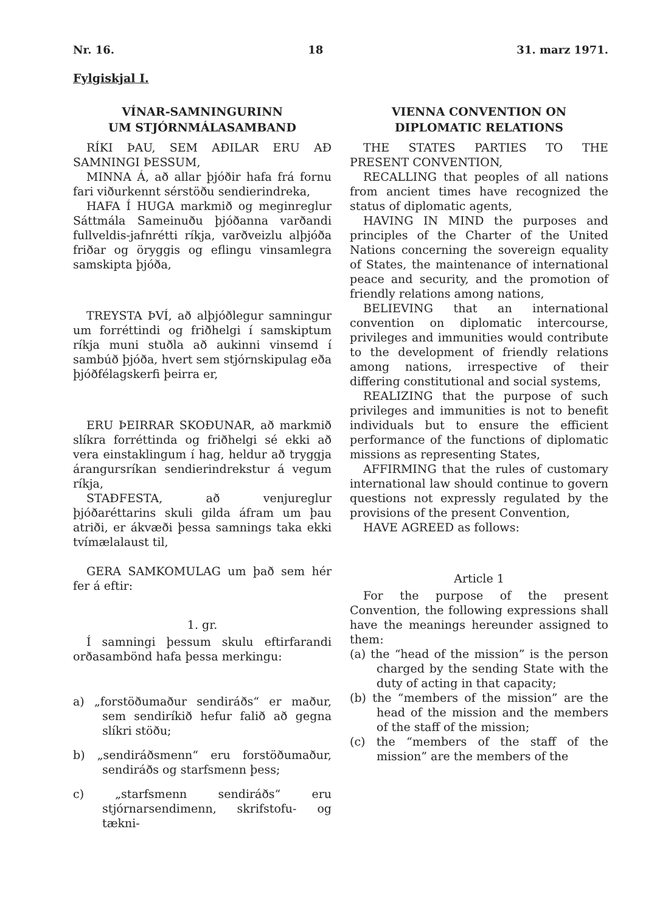Nr. 16. 18 31. marz 1971.
Fylgiskjal I.
VÍNAR-SAMNINGURINN
UM STJÓRNMÁLASAMBAND
RÍKI ÞAU, SEM AÐILAR ERU AÐ SAMNINGI ÞESSUM,
MINNA Á, að allar þjóðir hafa frá fornu fari viðurkennt sérstöðu sendierindreka,
HAFA Í HUGA markmið og meginreglur Sáttmála Sameinuðu þjóðanna varðandi fullveldis-jafnrétti ríkja, varðveizlu alþjóða friðar og öryggis og eflingu vinsamlegra samskipta þjóða,
TREYSTA ÞVÍ, að alþjóðlegur samningur um forréttindi og friðhelgi í samskiptum ríkja muni stuðla að aukinni vinsemd í sambúð þjóða, hvert sem stjórnskipulag eða þjóðfélagskerfi þeirra er,
ERU ÞEIRRAR SKOÐUNAR, að markmið slíkra forréttinda og friðhelgi sé ekki að vera einstaklingum í hag, heldur að tryggja árangursríkan sendierindrekstur á vegum ríkja,
STAÐFESTA, að venjureglur þjóðaréttarins skuli gilda áfram um þau atriði, er ákvæði þessa samnings taka ekki tvímælalaust til,
GERA SAMKOMULAG um það sem hér fer á eftir:
1. gr.
Í samningi þessum skulu eftirfarandi orðasambönd hafa þessa merkingu:
a) „forstöðumaður sendiráðs“ er maður, sem sendiríkið hefur falið að gegna slíkri stöðu;
b) „sendiráðsmenn“ eru forstöðumaður, sendiráðs og starfsmenn þess;
c) „starfsmenn sendiráðs“ eru stjórnarsendimenn, skrifstofu- og tækni-
VIENNA CONVENTION ON
DIPLOMATIC RELATIONS
THE STATES PARTIES TO THE PRESENT CONVENTION,
RECALLING that peoples of all nations from ancient times have recognized the status of diplomatic agents,
HAVING IN MIND the purposes and principles of the Charter of the United Nations concerning the sovereign equality of States, the maintenance of international peace and security, and the promotion of friendly relations among nations,
BELIEVING that an international convention on diplomatic intercourse, privileges and immunities would contribute to the development of friendly relations among nations, irrespective of their differing constitutional and social systems,
REALIZING that the purpose of such privileges and immunities is not to benefit individuals but to ensure the efficient performance of the functions of diplomatic missions as representing States,
AFFIRMING that the rules of customary international law should continue to govern questions not expressly regulated by the provisions of the present Convention,
HAVE AGREED as follows:
Article 1
For the purpose of the present Convention, the following expressions shall have the meanings hereunder assigned to them:
(a) the “head of the mission” is the person charged by the sending State with the duty of acting in that capacity;
(b) the “members of the mission” are the head of the mission and the members of the staff of the mission;
(c) the “members of the staff of the mission” are the members of the